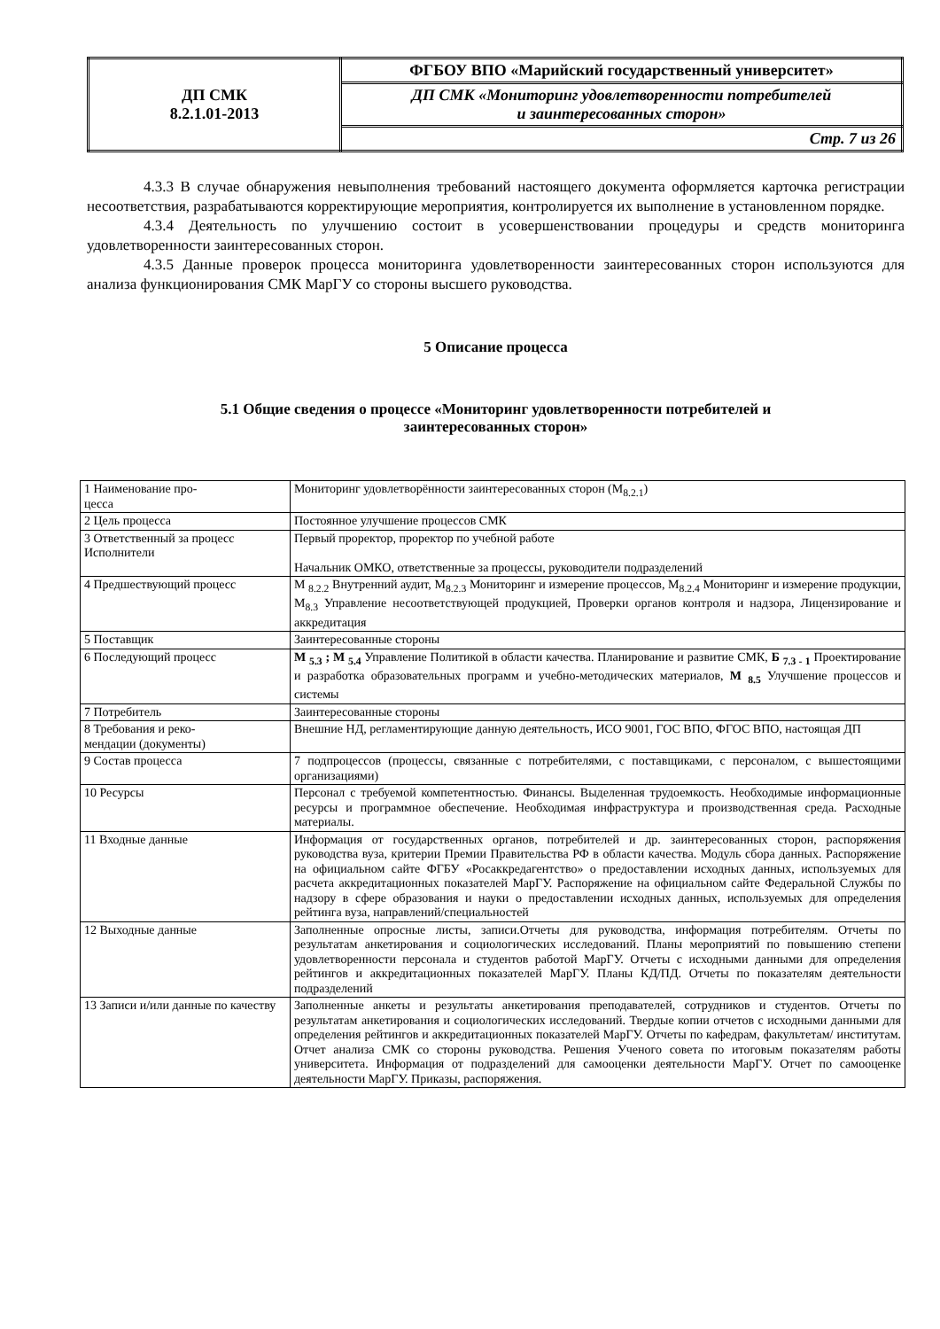| ДП СМК 8.2.1.01-2013 | ФГБОУ ВПО «Марийский государственный университет» |
| | ДП СМК «Мониторинг удовлетворенности потребителей и заинтересованных сторон» |
| | Стр. 7 из 26 |
4.3.3 В случае обнаружения невыполнения требований настоящего документа оформляется карточка регистрации несоответствия, разрабатываются корректирующие мероприятия, контролируется их выполнение в установленном порядке.
4.3.4 Деятельность по улучшению состоит в усовершенствовании процедуры и средств мониторинга удовлетворенности заинтересованных сторон.
4.3.5 Данные проверок процесса мониторинга удовлетворенности заинтересованных сторон используются для анализа функционирования СМК МарГУ со стороны высшего руководства.
5 Описание процесса
5.1 Общие сведения о процессе «Мониторинг удовлетворенности потребителей и
заинтересованных сторон»
| 1 Наименование про- цесса | Мониторинг удовлетворённости заинтересованных сторон (М<sub>8.2.1</sub>) |
| 2 Цель процесса | Постоянное улучшение процессов СМК |
| 3 Ответственный за процесс Исполнители | Первый проректор, проректор по учебной работе Начальник ОМКО, ответственные за процессы, руководители подразделений |
| 4 Предшествующий процесс | М <sub>8.2.2</sub> Внутренний аудит, М<sub>8.2.3</sub> Мониторинг и измерение процессов, М<sub>8.2.4</sub> Мониторинг и измерение продукции, М<sub>8.3</sub> Управление несоответствующей продукцией, Проверки органов контроля и надзора, Лицензирование и аккредитация |
| 5 Поставщик | Заинтересованные стороны |
| 6 Последующий процесс | М <sub>5.3</sub> ; М <sub>5.4</sub> Управление Политикой в области качества. Планирование и развитие СМК, Б <sub>7.3 - 1</sub> Проектирование и разработка образовательных программ и учебно-методических материалов, М <sub>8.5</sub> Улучшение процессов и системы |
| 7 Потребитель | Заинтересованные стороны |
| 8 Требования и реко- мендации (документы) | Внешние НД, регламентирующие данную деятельность, ИСО 9001, ГОС ВПО, ФГОС ВПО, настоящая ДП |
| 9 Состав процесса | 7 подпроцессов (процессы, связанные с потребителями, с поставщиками, с персоналом, с вышестоящими организациями) |
| 10 Ресурсы | Персонал с требуемой компетентностью. Финансы. Выделенная трудоемкость. Необходимые информационные ресурсы и программное обеспечение. Необходимая инфраструктура и производственная среда. Расходные материалы. |
| 11 Входные данные | Информация от государственных органов, потребителей и др. заинтересованных сторон, распоряжения руководства вуза, критерии Премии Правительства РФ в области качества. Модуль сбора данных. Распоряжение на официальном сайте ФГБУ «Росаккредагентство» о предоставлении исходных данных, используемых для расчета аккредитационных показателей МарГУ. Распоряжение на официальном сайте Федеральной Службы по надзору в сфере образования и науки о предоставлении исходных данных, используемых для определения рейтинга вуза, направлений/специальностей |
| 12 Выходные данные | Заполненные опросные листы, записи.Отчеты для руководства, информация потребителям. Отчеты по результатам анкетирования и социологических исследований. Планы мероприятий по повышению степени удовлетворенности персонала и студентов работой МарГУ. Отчеты с исходными данными для определения рейтингов и аккредитационных показателей МарГУ. Планы КД/ПД. Отчеты по показателям деятельности подразделений |
| 13 Записи и/или данные по качеству | Заполненные анкеты и результаты анкетирования преподавателей, сотрудников и студентов. Отчеты по результатам анкетирования и социологических исследований. Твердые копии отчетов с исходными данными для определения рейтингов и аккредитационных показателей МарГУ. Отчеты по кафедрам, факультетам/ институтам. Отчет анализа СМК со стороны руководства. Решения Ученого совета по итоговым показателям работы университета. Информация от подразделений для самооценки деятельности МарГУ. Отчет по самооценке деятельности МарГУ. Приказы, распоряжения. |